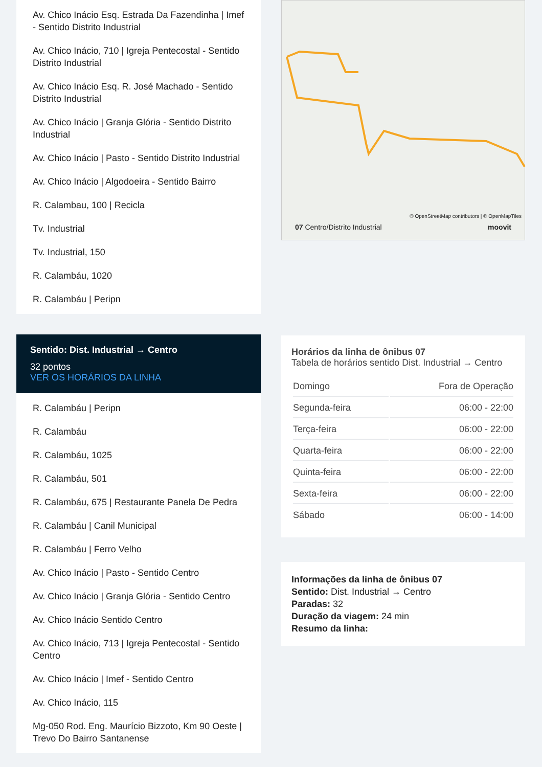Av. Chico Inácio Esq. Estrada Da Fazendinha | Imef - Sentido Distrito Industrial
Av. Chico Inácio, 710 | Igreja Pentecostal - Sentido Distrito Industrial
Av. Chico Inácio Esq. R. José Machado - Sentido Distrito Industrial
Av. Chico Inácio | Granja Glória - Sentido Distrito Industrial
Av. Chico Inácio | Pasto - Sentido Distrito Industrial
Av. Chico Inácio | Algodoeira - Sentido Bairro
R. Calambau, 100 | Recicla
Tv. Industrial
Tv. Industrial, 150
R. Calambáu, 1020
R. Calambáu | Peripn
Sentido: Dist. Industrial → Centro
32 pontos
VER OS HORÁRIOS DA LINHA
R. Calambáu | Peripn
R. Calambáu
R. Calambáu, 1025
R. Calambáu, 501
R. Calambáu, 675 | Restaurante Panela De Pedra
R. Calambáu | Canil Municipal
R. Calambáu | Ferro Velho
Av. Chico Inácio | Pasto - Sentido Centro
Av. Chico Inácio | Granja Glória - Sentido Centro
Av. Chico Inácio Sentido Centro
Av. Chico Inácio, 713 | Igreja Pentecostal - Sentido Centro
Av. Chico Inácio | Imef - Sentido Centro
Av. Chico Inácio, 115
Mg-050 Rod. Eng. Maurício Bizzoto, Km 90 Oeste | Trevo Do Bairro Santanense
© OpenStreetMap contributors | © OpenMapTiles
07 Centro/Distrito Industrial moovit
Horários da linha de ônibus 07
Tabela de horários sentido Dist. Industrial → Centro
| Domingo | Fora de Operação |
| Segunda-feira | 06:00 - 22:00 |
| Terça-feira | 06:00 - 22:00 |
| Quarta-feira | 06:00 - 22:00 |
| Quinta-feira | 06:00 - 22:00 |
| Sexta-feira | 06:00 - 22:00 |
| Sábado | 06:00 - 14:00 |
Informações da linha de ônibus 07
Sentido: Dist. Industrial → Centro
Paradas: 32
Duração da viagem: 24 min
Resumo da linha: